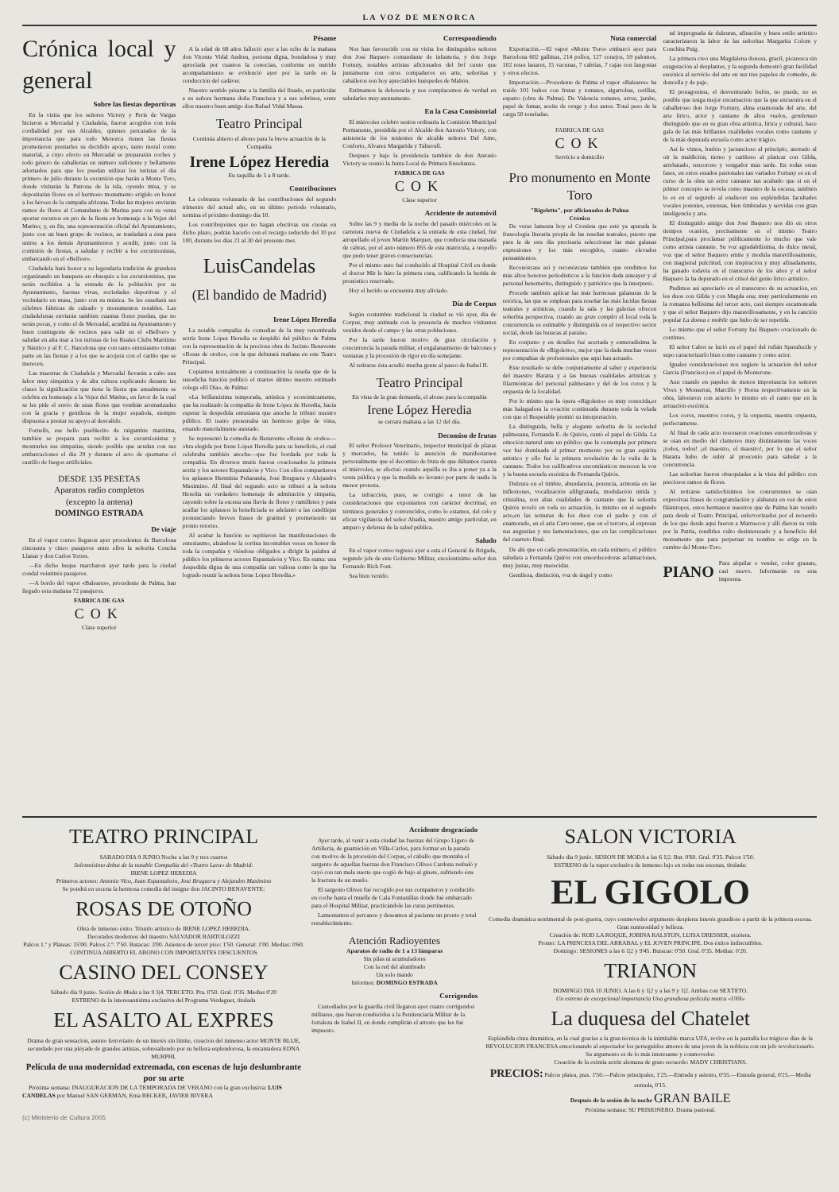LA VOZ DE MENORCA
Crónica local y general
Sobre las fiestas deportivas
En la visita que los señores Victory y Peris de Vargas hicieron a Mercadal y Ciudadela, fueron acogidos con toda cordialidad por sus Alcaldes, quienes percatados de la importancia que para todo Menorca tienen las fiestas prometieron prestarles su decidido apoyo, tanto moral como material, a cuyo efecto en Mercadal se prepararán coches y todo género de caballerías en número suficiente y bellamente adornados para que los puedan utilizar los turistas el día primero de julio durante la excursión que harán a Monte Toro, donde visitarán la Patrona de la isla, oyendo misa, y se depositarán flores en el hermoso monumento erigido en honor a los héroes de la campaña africana. Todas las mujeres enviarán ramos de flores al Comandante de Marina para con su venta aportar recursos en pro de la fiesta en homenaje a la Vejez del Marino; y, en fin, una representación oficial del Ayuntamiento, junto con un buen grupo de vecinos, se trasladará a ésta para unirse a los demás Ayuntamientos y acudir, junto con la comisión de fiestas, a saludar y recibir a los excursionistas, embarcando en el «Bellver».
Ciudadela hará honor a su legendaria tradición de grandeza organizando un banquete en obsequio a los excursionistas, que serán recibidos a la entrada de la población por su Ayuntamiento, fuerzas vivas, sociedades deportivas y el vecindario en masa, junto con su música. Se les enseñará sus célebres fábricas de calzado y monumentos notables. Las ciudadelenas enviarán también cuantas flores puedan, que no serán pocas, y como el de Mercadal, acudirá su Ayuntamiento y buen contingente de vecinos para salir en el «Bellver» y saludar en alta mar a los turistas de los Reales Clubs Marítimo y Náutico y al F. C. Barcelona que con tanto entusiasmo toman parte en las fiestas y a los que se acojerá con el cariño que se merecen.
Las maestras de Ciudadela y Mercadal llevarán a cabo una labor muy simpática y de alta cultura explicando durante las clases la significación que tiene la fiesta que anualmente se celebra en homenaje a la Vejez del Marino, en favor de la cual se les pide el envío de unas flores que vendrán aromatizadas con la gracia y gentileza de la mujer española, siempre dispuesta a prestar su apoyo al desvalido.
Fornells, ese bello pueblecito de raigambre marítima, también se prepara para recibir a los excursionistas y mostrarles sus simpatías, siendo posible que acudan con sus embarcaciones el día 29 y durante el acto de quemarse el castillo de fuegos artificiales.
DESDE 135 PESETAS
Aparatos radio completos
(excepto la antena)
DOMINGO ESTRADA
De viaje
En el vapor correo llegaron ayer procedentes de Barcelona cincuenta y cinco pasajeros entre ellos la señorita Concha Llanas y don Carlos Torres.
—En dicho buque marcharon ayer tarde para la ciudad condal veintitrés pasajeros.
—A bordo del vapor «Baleares», procedente de Palma, han llegado esta mañana 72 pasajeros.
FABRICA DE GAS
COK
Clase superior
Pésame
A la edad de 68 años falleció ayer a las ocho de la mañana don Vicente Vidal Andreu, persona digna, bondadosa y muy apreciada por cuantos la conocían, conforme en nutrido acompañamiento se evidenció ayer por la tarde en la conducción del cadáver.
Nuestro sentido pésame a la familia del finado, en particular a su señora hermana doña Francisca y a sus sobrinos, entre ellos nuestro buen amigo don Rafael Vidal Massa.
Teatro Principal
Continúa abierto el abono para la breve actuación de la Compañía
Irene López Heredia
En taquilla de 5 a 8 tarde.
Contribuciones
La cobranza voluntaria de las contribuciones del segundo trimestre del actual año, en su último período voluntario, termina el próximo domingo día 10.
Los contribuyentes que no hagan efectivas sus cuotas en dicho plazo, podrán hacerlo con el recargo reducido del 10 por 100, durante los días 21 al 30 del presente mes.
LuisCandelas
(El bandido de Madrid)
Irene López Heredia
La notable compañía de comedias de la muy renombrada actriz Irene López Heredia se despidió del público de Palma con la representación de la preciosa obra de Jacinto Benavente «Rosas de otoño», con la que debutará mañana en este Teatro Principal.
Copiamos textualmente a continuación la reseña que de la susodicha función publicó el martes último nuestro estimado colega «El Día», de Palma:
«La brillantísima temporada, artística y económicamente, que ha realizado la compañía de Irene López de Heredia, hacía esperar la despedida entusiasta que anoche le tributó nuestro público. El teatro presentaba un hermoso golpe de vista, estando materialmente atestado.
Se representó la comedia de Benavente «Rosas de otoño»—obra elegida por Irene López Heredia para su beneficio, el cual celebraba también anoche—que fué bordada por toda la compañía. En diversos mutis fueron ovacionados la primera actriz y los actores Espantaleón y Vico. Con ellos compartieron los aplausos Herminia Peñaranda, José Bruguera y Alejandro Maximino. Al final del segundo acto se tributó a la señora Heredia un verdadero homenaje de admiración y simpatía, cayendo sobre la escena una lluvia de flores y ramilletes y para acallar los aplausos la beneficiada se adelantó a las candilejas pronunciando breves frases de gratitud y prometiendo un pronto retorno.
Al acabar la función se repitieron las manifestaciones de entusiasmo, alzándose la cortina incontables veces en honor de toda la compañía y viéndose obligados a dirigir la palabra al público los primeros actores Espantaleón y Vico. En suma: una despedida digna de una compañía tan valiosa como la que ha logrado reunir la señora Irene López Heredia.»
Correspondiendo
Nos han favorecido con su visita los distinguidos señores don José Baquero comandante de infantería, y don Jorge Fortuny, notables artistas aficionados del bel canto que juntamente con otros compañeros en arte, señoritas y caballeros son hoy apreciables huéspedes de Mahón.
Estimamos la deferencia y nos complacemos de verdad en saludarles muy atentamente.
En la Casa Consistorial
El miércoles celebró sesión ordinaria la Comisión Municipal Permanente, presidida por el Alcalde don Antonio Victory, con asistencia de los tenientes de alcalde señores Del Amo, Conforto, Alvarez Margarida y Taltavull.
Después y bajo la presidencia también de don Antonio Victory se reunió la Junta Local de Primera Enseñanza.
FABRICA DE GAS
COK
Clase superior
Accidente de automóvil
Sobre las 9 y media de la noche del pasado miércoles en la carretera nueva de Ciudadela a la entrada de esta ciudad, fué atropellado el joven Martín Marquet, que conducía una manada de cabras, por el auto número 855 de esta matrícula, a reopello que pudo tener graves consecuencias.
Por el mismo auto fué conducido al Hospital Civil en donde el doctor Mir le hizo la primera cura, calificando la herida de pronóstico reservado.
Hoy el herido se encuentra muy aliviado.
Día de Corpus
Según costumbre tradicional la ciudad se vió ayer, día de Corpus, muy animada con la presencia de muchos visitantes venidos desde el campo y las otras poblaciones.
Por la tarde fueron motivo de gran circulación y concurrencia la parada militar, el engalanamiento de balcones y ventanas y la procesión de rigor en día semejante.
Al retirarse ésta acudió mucha gente al paseo de Isabel II.
Teatro Principal
En vista de la gran demanda, el abono para la compañía
Irene López Heredia
se cerrará mañana a las 12 del día.
Decomiso de frutas
El señor Profesor Veterinario, inspector municipal de plazas y mercados, ha tenido la atención de manifestarnos personalmente que el decomiso de fruta de que dábamos cuenta el miércoles, se efectuó cuando aquélla se iba a poner ya a la venta pública y que la medida no levantó por parte de nadie la menor protesta.
La infracción, pues, se corrigió a tenor de las consideraciones que exponíamos con carácter doctrinal, en términos generales y convencidos, como lo estamos, del celo y eficaz vigilancia del señor Abadía, nuestro amigo particular, en amparo y defensa de la salud pública.
Saludo
En el vapor correo regresó ayer a esta el General de Brigada, segundo jefe de este Gobierno Militar, excelentísimo señor don Fernando Rich Font.
Sea bien venido.
Nota comercial
Exportación.—El vapor «Monte Toro» embarcó ayer para Barcelona 602 gallinas, 214 pollos, 127 conejos, 59 palomos, 102 reses lanares, 15 vacunas, 7 cabrías, 7 cajas con langostas y otros efectos.
Importación.—Procedente de Palma el vapor «Baleares» ha traído 101 bultos con frutas y tomates, algarrobas, cerillas, esparto (obra de Palma). De Valencia tomates, arroz, jarabe, papel de fumar, aceite de oruge y dos autos. Total peso de la carga 50 toneladas.
FABRICA DE GAS
COK
Servicio a domicilio
Pro monumento en Monte Toro
"Rigoletto", por aficionados de Palma
Crónica
De veras lamenta hoy el Cronista que esté ya apurada la fraseología literaria propia de las reseñas teatrales, puesto que para la de este día precisaría seleccionar las más galanas expresiones y los más escogidos, cuanto elevados pensamientos.
Reconózcase así y reconózcase también que rendimos los más altos honores periodísticos a la función dada anteayer y al personal benemérito, distinguido y patriótico que la interpretó.
Procede también aplicar las más hermosas galanuras de la retórica, las que se emplean para reseñar las más lucidas fiestas teatrales y artísticas, cuando la sala y las galerías ofrecen soberbia perspectiva, cuando au gran complet el local toda la concurrencia es estimable y distinguida en el respectivo sector social, desde las butacas al paraíso.
En conjunto y en detalles fué acertada y esmeradísima la representación de «Rigoletto», mejor que la dada muchas veces por compañías de profesionales que aquí han actuado.
Este resultado se debe conjuntamente al saber y experiencia del maestro Baratta y a las buenas cualidades artísticas y filarmónicas del personal palmesano y del de los coros y la orquesta de la localidad.
Por lo mismo que la ópera «Rigoletto» es muy conocida,es más halagadora la ovación continuada durante toda la velada con que el Respetable premió su interpretación.
La distinguida, bella y elegante señorita de la sociedad palmesana, Fernanda E. de Quirós, cantó el papel de Gilda. La emoción natural ante un público que la contempla por primera vez fué dominada al primer momento por su gran espíritu artístico y ello fué la primera revelación de la valía de la cantante. Todos los calificativos encomiásticos merecen la voz y la buena escuela escénica de Fernanda Quirós.
Dulzura en el timbre, abundancia, potencia, armonía en las inflexiones, vocalización afiligranada, modulación nítida y cristalina, son altas cualidades de cantante que la señorita Quirós reveló en toda su actuación, lo mismo en el segundo acto,en las ternuras de los duos con el padre y con el enamorado, en el aria Caro nome, que en el tercero, al expresar sus angustias y sus lamentaciones, que en las complicaciones del cuarteto final.
De ahí que en cada presentación, en cada número, el público saludara a Fernanda Quirós con ensordecedoras aclamaciones, muy justas, muy merecidas.
Gentileza, distinción, voz de ángel y como
tal impregnada de dulzuras, afinación y buen estilo artístico caracterizaron la labor de las señoritas Margarita Colom y Conchita Puig.
La primera creó una Magdalena donosa, gracil, picaresca sin exageración al desplantes, y la segunda demostró gran facilidad escénica al servicio del arte en sus tres papeles de comedre, de doncella y de paje.
El protagonista, el desventurado bufón, no puede, no es posible que tenga mejor encarnación que la que encuentra en el caballeroso don Jorge Fortuny, alma enamorada del arte, del arte lírico, actor y cantante de altos vuelos, gentleman distinguido que en su gran obra artística, lírica y cultural, hace gala de las más brillantes cualidades vocales como cantante y de la más depurada escuela como actor trágico.
Así le vimos, burlón y jactancioso al principio, aterrado al oir la maldición, tierno y cariñoso al platicar con Gilda, arrebatado, rencoroso y vengador más tarde. En todas estas fases, en estos estados pasionales tan variados Fortuny es en el curso de la obra un actor cantante tan acabado que si en el primer concepto se revela como maestro de la escena, también lo es en el segundo al enaltecer sus espléndidas facultades vocales potentes, extensas, bien timbradas y servidas con gran inteligencia y arte.
El distinguido amigo don José Baquero nos dió en otros tiempos ocasión, precisamente en el mismo Teatro Principal,para proclamar públicamente lo mucho que vale como artista cantante. Su voz agradabilísima, de dulce metal, voz que el señor Baquero emite y modula maravillosamente, con magistral pulcritud, con inspiración y muy afinadamente, ha ganado todavía en el transcurso de los años y el señor Baquero la ha depurado en el crisol del genio lírico artístico.
Pudimos así apreciarlo en el transcurso de su actuación, en los duos con Gilda y con Magda ena; muy particularmente en la romanza bellísima del tercer acto, casi siempre escamoteada y que el señor Baquero dijo maravillosamente, y en la canción popular La donna e mobile que hubo de ser repetida.
Lo mismo que el señor Fortuny fué Baquero ovacionado de continuo.
El señor Cabot se lució en el papel del rufián Sparafucile y supo caracterizarlo bien como cantante y como actor.
Iguales consideraciones nos sugiere la actuación del señor García (Francisco) en el papel de Monterone.
Aun cuando en papeles de menos importancia los señores Vives y Monserrat, Marcillo y Borsa respectivamente en la obra, laboraron con acierto lo mismo en el canto que en la actuación escénica.
Los coros, nuestros coros, y la orquesta, nuestra orquesta, perfectamente.
Al final de cada acto resonaron ovaciones ensordecedoras y se oían en medio del clamoreo muy distintamente las voces ¡todos, todos! ¡el maestro, el maestro!, por lo que el señor Baratta hubo de subir al proscenio para saludar a la concurrencia.
Las señoritas fueron obsequiadas a la vista del público con preciosos ramos de flores.
Al retirarse satisfechísimos los concurrentes se oían expresivas frases de congratulación y alabanza en vez de estos filántropos, estos hermanos nuestros que de Palma han venido para desde el Teatro Principal, enfervorizados por el recuerdo de los que desde aquí fueron a Marruecos y allí dieron su vida por la Patria, rendirles culto desinteresado y a beneficio del monumento que para perpetuar su nombre se erige en la cumbre del Monte-Toro.
PIANO Para alquilar o vender, color granate, casi nuevo. Informarán en esta imprenta.
TEATRO PRINCIPAL
SABADO DIA 9 JUNIO Noche a las 9 y tres cuartos
Solemnísimo debut de la notable Compañía del «Teatro Lara» de Madrid:
IRENE LOPEZ HEREDIA
Primeros actores: Antonio Vico, Juan Espantaleón, José Bruguera y Alejandro Maximino
Se pondrá en escena la hermosa comedia del insigne don JACINTO BENAVENTE:
ROSAS DE OTOÑO
Obra de inmenso éxito. Triunfo artístico de IRENE LOPEZ HEREDIA.
Decorados modernos del maestro SALVADOR BARTOLOZZI
Palcos 1.º y Plateas: 15'00. Palcos 2.º: 7'50. Butacas: 3'00. Asientos de tercer piso: 1'50. General: 1'00. Medias: 0'60.
CONTINUA ABIERTO EL ABONO CON IMPORTANTES DESCUENTOS
CASINO DEL CONSEY
Sábado día 9 junio. Sesión de Moda a las 9 3|4. TERCETO. Pra. 0'50. Gral. 0'35. Medias 0'20
ESTRENO de la interesantísima exclusiva del Programa Verdaguer, titulada
EL ASALTO AL EXPRES
Drama de gran sensación, asunto ferroviario de un interés sin límite, creación del inmenso actor MONTE BLUE, secundado por una pléyade de grandes artistas, sobresaliendo por su belleza esplendorosa, la encantadora EDNA MURPHI.
Película de una modernidad extremada, con escenas de lujo deslumbrante por su arte
Próxima semana: INAUGURACION DE LA TEMPORADA DE VERANO con la gran exclusiva: LUIS CANDELAS por Manuel SAN GERMAN, Erna BECKER, JAVIER RIVERA
Accidente desgraciado
Ayer tarde, al venir a esta ciudad las fuerzas del Grupo Ligero de Artillería, de guarnición en Villa-Carlos, para formar en la parada con motivo de la procesión del Corpus, el caballo que montaba el sargento de aquellas fuerzas don Francisco Olives Cardona resbaló y cayó con tan mala suerte que cogió de bajo al ginete, sufriendo éste la fractura de un muslo.
El sargento Olives fué recogido por sus compañeros y conducido en coche hasta el muelle de Cala Fontanillas donde fué embarcado para el Hospital Militar, practicándole las curas pertinentes.
Lamentamos el percance y deseamos al paciente un pronto y total restablecimiento.
Atención Radioyentes
Aparatos de radio de 1 a 13 lámparas
Sin pilas ni acumuladores
Con la red del alumbrado
Un solo mando
Informes: DOMINGO ESTRADA
Corrigendos
Custodiados por la guardia civil llegaron ayer cuatro corrigendos militares, que fueron conducidos a la Penitenciaría Militar de la fortaleza de Isabel II, en donde cumplirán el arresto que les fué impuesto.
SALON VICTORIA
Sábado día 9 junio. SESION DE MODA a las 6 1|2. But. 0'60. Gral. 0'35. Palcos 1'50.
ESTRENO de la super exclusiva de inmenso lujo en todas sus escenas, titulada:
EL GIGOLO
Comedia dramática sentimental de post-guerra, cuyo conmovedor argumento despierta interés grandioso a partir de la primera escena. Gran suntuosidad y belleza.
Creación de: ROD LA ROQUE, JOBINA RALSTON, LUISA DRESSER, etcétera.
Pronto: LA PRINCESA DEL ARRABAL y EL JOVEN PRINCIPE. Dos éxitos indiscutibles.
Domingo: SESIONES a las 6 1|2 y 9'45. Butacas: 0'50. Gral. 0'35. Medias: 0'20.
TRIANON
DOMINGO DIA 10 JUNIO. A las 6 y 1|2 y a las 9 y 1|2. Ambas con SEXTETO.
Un estreno de excepcional importancia Una grandiosa película marca «UFA»
La duquesa del Chatelet
Espléndida cinta dramática, en la cual gracias a la gran técnica de la inimitable marca UFA, revive en la pantalla los trágicos días de la REVOLUCION FRANCESA emocionando al espectador los perseguidos amores de una joven de la nobleza con un jefe revolucionario. Su argumento es de lo más interesante y conmovedor.
Creación de la eximia actriz alemana de grato recuerdo: MADY CHRISTIANS.
PRECIOS: Palcos platea, ptas. 1'50.—Palcos principales, 1'25.—Entrada y asiento, 0'55.—Entrada general, 0'25.—Media entrada, 0'15.
Después de la sesión de la noche GRAN BAILE
Próxima semana: SU PRISIONERO. Drama pasional.
(c) Ministerio de Cultura 2005